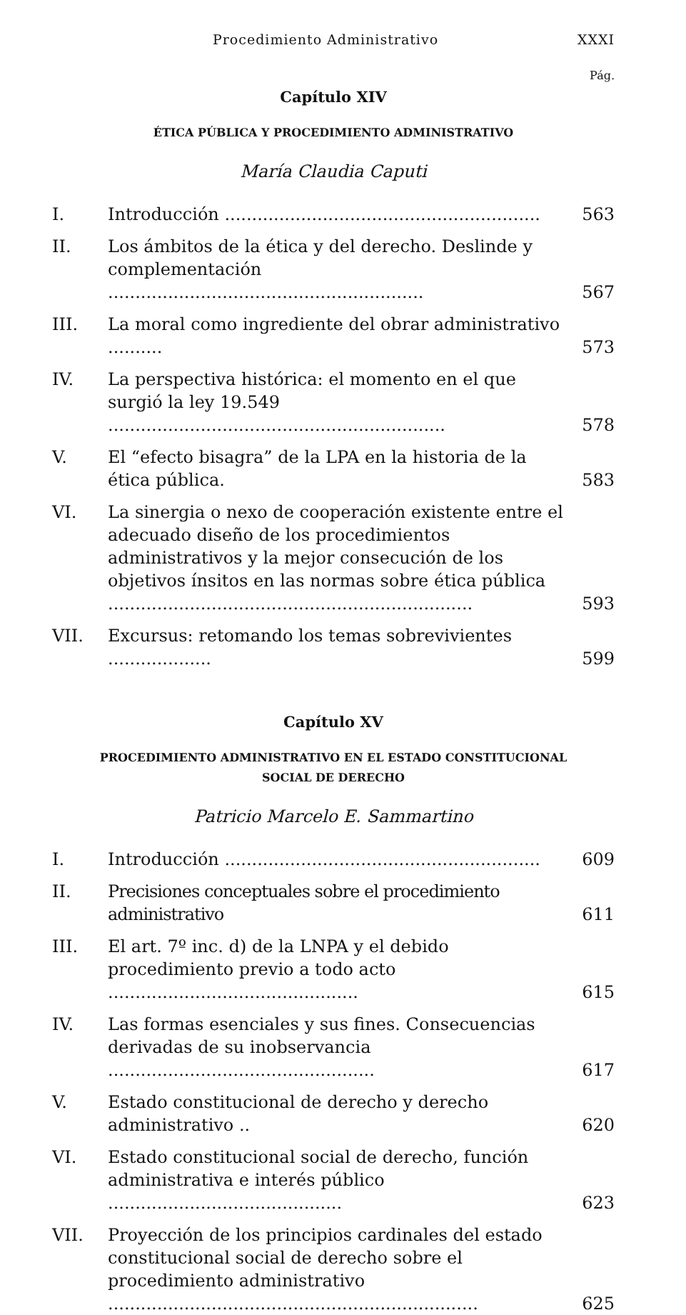Procedimiento Administrativo XXXI
Pág.
Capítulo XIV
ÉTICA PÚBLICA Y PROCEDIMIENTO ADMINISTRATIVO
María Claudia Caputi
I. Introducción .......................................................... 563
II. Los ámbitos de la ética y del derecho. Deslinde y complementación .......................................................... 567
III. La moral como ingrediente del obrar administrativo .......... 573
IV. La perspectiva histórica: el momento en el que surgió la ley 19.549 .............................................................. 578
V. El “efecto bisagra” de la LPA en la historia de la ética pública. 583
VI. La sinergia o nexo de cooperación existente entre el adecuado diseño de los procedimientos administrativos y la mejor consecución de los objetivos ínsitos en las normas sobre ética pública ................................................................... 593
VII. Excursus: retomando los temas sobrevivientes ................... 599
Capítulo XV
PROCEDIMIENTO ADMINISTRATIVO EN EL ESTADO CONSTITUCIONAL
SOCIAL DE DERECHO
Patricio Marcelo E. Sammartino
I. Introducción .......................................................... 609
II. Precisiones conceptuales sobre el procedimiento administrativo 611
III. El art. 7º inc. d) de la LNPA y el debido procedimiento previo a todo acto .............................................. 615
IV. Las formas esenciales y sus fines. Consecuencias derivadas de su inobservancia ................................................. 617
V. Estado constitucional de derecho y derecho administrativo .. 620
VI. Estado constitucional social de derecho, función administrativa e interés público ........................................... 623
VII. Proyección de los principios cardinales del estado constitucional social de derecho sobre el procedimiento administrativo .................................................................... 625